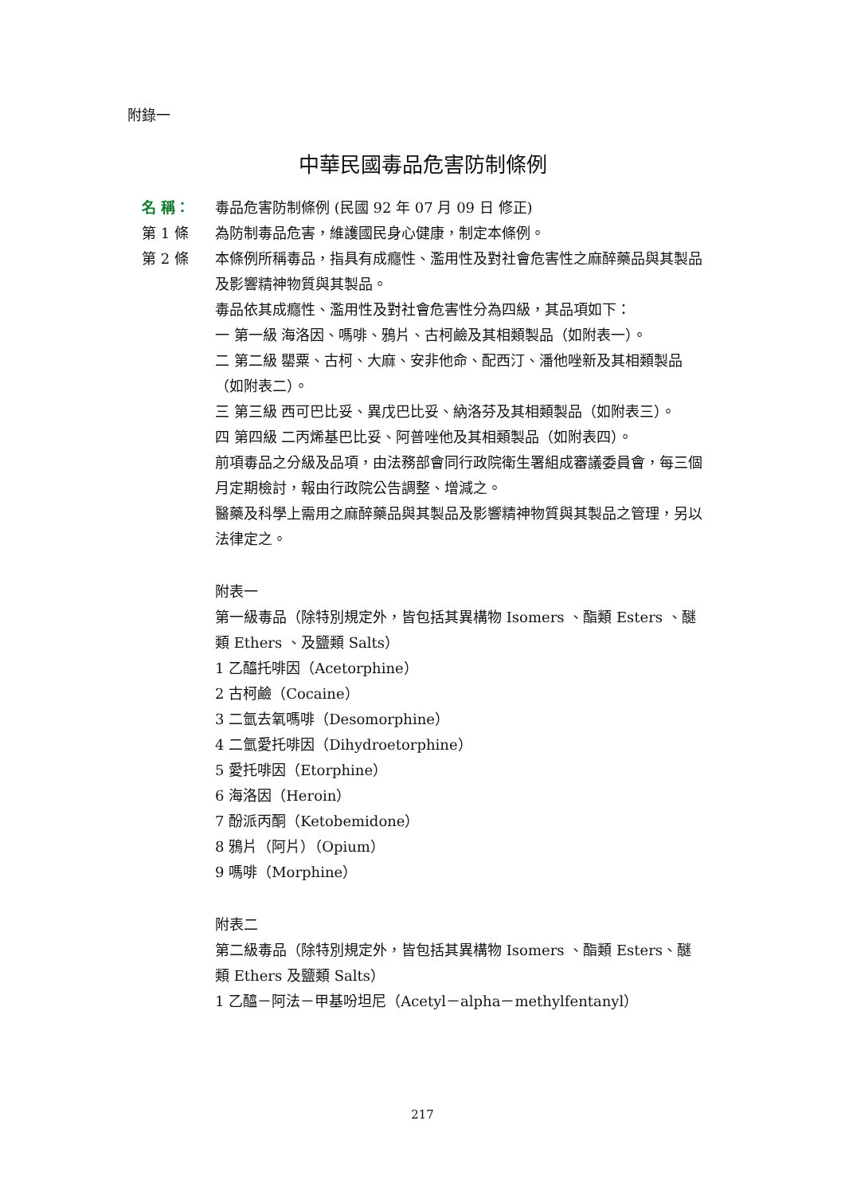附錄一
中華民國毒品危害防制條例
名 稱： 毒品危害防制條例 (民國 92 年 07 月 09 日 修正)
第 1 條 為防制毒品危害，維護國民身心健康，制定本條例。
第 2 條 本條例所稱毒品，指具有成癮性、濫用性及對社會危害性之麻醉藥品與其製品及影響精神物質與其製品。
毒品依其成癮性、濫用性及對社會危害性分為四級，其品項如下：
一 第一級 海洛因、嗎啡、鴉片、古柯鹼及其相類製品（如附表一）。
二 第二級 罌粟、古柯、大麻、安非他命、配西汀、潘他唑新及其相類製品（如附表二）。
三 第三級 西可巴比妥、異戊巴比妥、納洛芬及其相類製品（如附表三）。
四 第四級 二丙烯基巴比妥、阿普唑他及其相類製品（如附表四）。
前項毒品之分級及品項，由法務部會同行政院衛生署組成審議委員會，每三個月定期檢討，報由行政院公告調整、增減之。
醫藥及科學上需用之麻醉藥品與其製品及影響精神物質與其製品之管理，另以法律定之。
附表一
第一級毒品（除特別規定外，皆包括其異構物 Isomers 、酯類 Esters 、醚類 Ethers 、及鹽類 Salts）
1 乙醯托啡因（Acetorphine）
2 古柯鹼（Cocaine）
3 二氫去氧嗎啡（Desomorphine）
4 二氫愛托啡因（Dihydroetorphine）
5 愛托啡因（Etorphine）
6 海洛因（Heroin）
7 酚派丙酮（Ketobemidone）
8 鴉片（阿片）（Opium）
9 嗎啡（Morphine）
附表二
第二級毒品（除特別規定外，皆包括其異構物 Isomers 、酯類 Esters、醚類 Ethers 及鹽類 Salts）
1 乙醯－阿法－甲基吩坦尼（Acetyl－alpha－methylfentanyl）
217